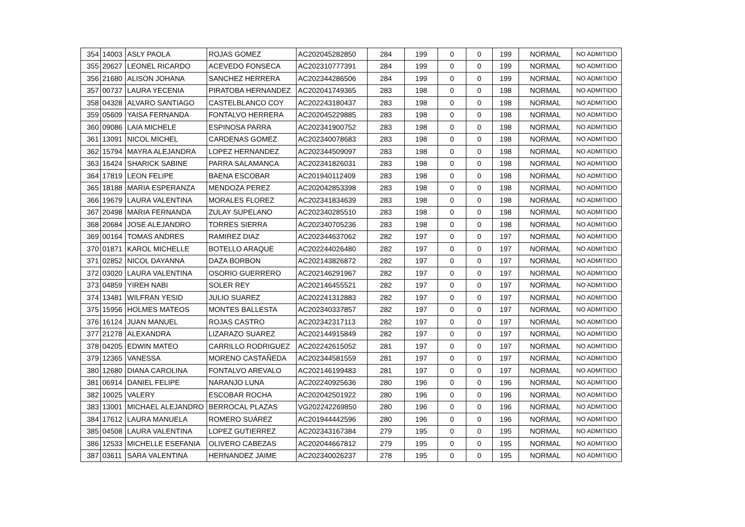| 354 | 14003 | ASLY PAOLA | ROJAS GOMEZ | AC202045282850 | 284 | 199 | 0 | 0 | 199 | NORMAL | NO ADMITIDO |
| 355 | 20627 | LEONEL RICARDO | ACEVEDO FONSECA | AC202310777391 | 284 | 199 | 0 | 0 | 199 | NORMAL | NO ADMITIDO |
| 356 | 21680 | ALISON JOHANA | SANCHEZ HERRERA | AC202344286506 | 284 | 199 | 0 | 0 | 199 | NORMAL | NO ADMITIDO |
| 357 | 00737 | LAURA YECENIA | PIRATOBA HERNANDEZ | AC202041749365 | 283 | 198 | 0 | 0 | 198 | NORMAL | NO ADMITIDO |
| 358 | 04328 | ALVARO SANTIAGO | CASTELBLANCO COY | AC202243180437 | 283 | 198 | 0 | 0 | 198 | NORMAL | NO ADMITIDO |
| 359 | 05609 | YAISA FERNANDA | FONTALVO HERRERA | AC202045229885 | 283 | 198 | 0 | 0 | 198 | NORMAL | NO ADMITIDO |
| 360 | 09086 | LAIA MICHELE | ESPINOSA PARRA | AC202341900752 | 283 | 198 | 0 | 0 | 198 | NORMAL | NO ADMITIDO |
| 361 | 13091 | NICOL MICHEL | CARDENAS GOMEZ | AC202340078683 | 283 | 198 | 0 | 0 | 198 | NORMAL | NO ADMITIDO |
| 362 | 15794 | MAYRA ALEJANDRA | LOPEZ HERNANDEZ | AC202344509097 | 283 | 198 | 0 | 0 | 198 | NORMAL | NO ADMITIDO |
| 363 | 16424 | SHARICK SABINE | PARRA SALAMANCA | AC202341826031 | 283 | 198 | 0 | 0 | 198 | NORMAL | NO ADMITIDO |
| 364 | 17819 | LEON FELIPE | BAENA ESCOBAR | AC201940112409 | 283 | 198 | 0 | 0 | 198 | NORMAL | NO ADMITIDO |
| 365 | 18188 | MARIA ESPERANZA | MENDOZA PEREZ | AC202042853398 | 283 | 198 | 0 | 0 | 198 | NORMAL | NO ADMITIDO |
| 366 | 19679 | LAURA VALENTINA | MORALES FLOREZ | AC202341834639 | 283 | 198 | 0 | 0 | 198 | NORMAL | NO ADMITIDO |
| 367 | 20498 | MARIA FERNANDA | ZULAY SUPELANO | AC202340285510 | 283 | 198 | 0 | 0 | 198 | NORMAL | NO ADMITIDO |
| 368 | 20684 | JOSE ALEJANDRO | TORRES SIERRA | AC202340705236 | 283 | 198 | 0 | 0 | 198 | NORMAL | NO ADMITIDO |
| 369 | 00164 | TOMAS ANDRES | RAMIREZ DIAZ | AC202344637062 | 282 | 197 | 0 | 0 | 197 | NORMAL | NO ADMITIDO |
| 370 | 01871 | KAROL MICHELLE | BOTELLO ARAQUE | AC202244026480 | 282 | 197 | 0 | 0 | 197 | NORMAL | NO ADMITIDO |
| 371 | 02852 | NICOL DAYANNA | DAZA BORBON | AC202143826872 | 282 | 197 | 0 | 0 | 197 | NORMAL | NO ADMITIDO |
| 372 | 03020 | LAURA VALENTINA | OSORIO GUERRERO | AC202146291967 | 282 | 197 | 0 | 0 | 197 | NORMAL | NO ADMITIDO |
| 373 | 04859 | YIREH NABI | SOLER REY | AC202146455521 | 282 | 197 | 0 | 0 | 197 | NORMAL | NO ADMITIDO |
| 374 | 13481 | WILFRAN YESID | JULIO SUAREZ | AC202241312883 | 282 | 197 | 0 | 0 | 197 | NORMAL | NO ADMITIDO |
| 375 | 15956 | HOLMES MATEOS | MONTES BALLESTA | AC202340337857 | 282 | 197 | 0 | 0 | 197 | NORMAL | NO ADMITIDO |
| 376 | 16124 | JUAN MANUEL | ROJAS CASTRO | AC202342317113 | 282 | 197 | 0 | 0 | 197 | NORMAL | NO ADMITIDO |
| 377 | 21278 | ALEXANDRA | LIZARAZO SUAREZ | AC202144915849 | 282 | 197 | 0 | 0 | 197 | NORMAL | NO ADMITIDO |
| 378 | 04205 | EDWIN MATEO | CARRILLO RODRIGUEZ | AC202242615052 | 281 | 197 | 0 | 0 | 197 | NORMAL | NO ADMITIDO |
| 379 | 12365 | VANESSA | MORENO CASTAÑEDA | AC202344581559 | 281 | 197 | 0 | 0 | 197 | NORMAL | NO ADMITIDO |
| 380 | 12680 | DIANA CAROLINA | FONTALVO AREVALO | AC202146199483 | 281 | 197 | 0 | 0 | 197 | NORMAL | NO ADMITIDO |
| 381 | 06914 | DANIEL FELIPE | NARANJO LUNA | AC202240925636 | 280 | 196 | 0 | 0 | 196 | NORMAL | NO ADMITIDO |
| 382 | 10025 | VALERY | ESCOBAR ROCHA | AC202042501922 | 280 | 196 | 0 | 0 | 196 | NORMAL | NO ADMITIDO |
| 383 | 13001 | MICHAEL ALEJANDRO | BERROCAL PLAZAS | VG202242269850 | 280 | 196 | 0 | 0 | 196 | NORMAL | NO ADMITIDO |
| 384 | 17612 | LAURA MANUELA | ROMERO SUÁREZ | AC201944442596 | 280 | 196 | 0 | 0 | 196 | NORMAL | NO ADMITIDO |
| 385 | 04508 | LAURA VALENTINA | LOPEZ GUTIERREZ | AC202343167384 | 279 | 195 | 0 | 0 | 195 | NORMAL | NO ADMITIDO |
| 386 | 12533 | MICHELLE ESEFANIA | OLIVERO CABEZAS | AC202044667812 | 279 | 195 | 0 | 0 | 195 | NORMAL | NO ADMITIDO |
| 387 | 03611 | SARA VALENTINA | HERNANDEZ JAIME | AC202340026237 | 278 | 195 | 0 | 0 | 195 | NORMAL | NO ADMITIDO |